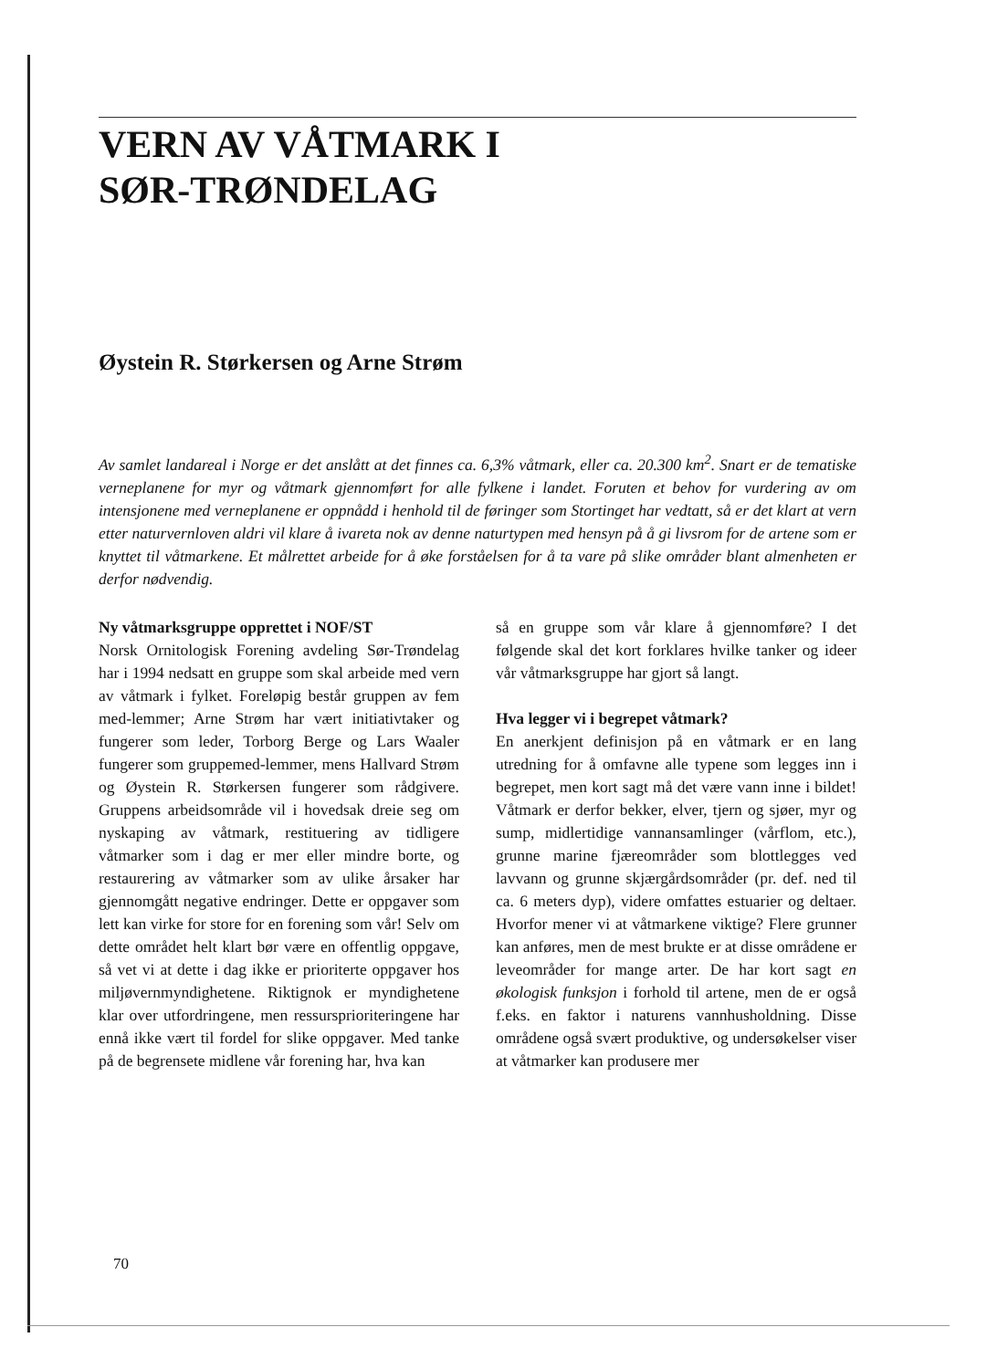VERN AV VÅTMARK I
SØR-TRØNDELAG
Øystein R. Størkersen og Arne Strøm
Av samlet landareal i Norge er det anslått at det finnes ca. 6,3% våtmark, eller ca. 20.300 km<sup>2</sup>. Snart er de tematiske verneplanene for myr og våtmark gjennomført for alle fylkene i landet. Foruten et behov for vurdering av om intensjonene med verneplanene er oppnådd i henhold til de føringer som Stortinget har vedtatt, så er det klart at vern etter naturvernloven aldri vil klare å ivareta nok av denne naturtypen med hensyn på å gi livsrom for de artene som er knyttet til våtmarkene. Et målrettet arbeide for å øke forståelsen for å ta vare på slike områder blant almenheten er derfor nødvendig.
Ny våtmarksgruppe opprettet i NOF/ST
Norsk Ornitologisk Forening avdeling Sør-Trøndelag har i 1994 nedsatt en gruppe som skal arbeide med vern av våtmark i fylket. Foreløpig består gruppen av fem med-lemmer; Arne Strøm har vært initiativtaker og fungerer som leder, Torborg Berge og Lars Waaler fungerer som gruppemed-lemmer, mens Hallvard Strøm og Øystein R. Størkersen fungerer som rådgivere. Gruppens arbeidsområde vil i hovedsak dreie seg om nyskaping av våtmark, restituering av tidligere våtmarker som i dag er mer eller mindre borte, og restaurering av våtmarker som av ulike årsaker har gjennomgått negative endringer. Dette er oppgaver som lett kan virke for store for en forening som vår! Selv om dette området helt klart bør være en offentlig oppgave, så vet vi at dette i dag ikke er prioriterte oppgaver hos miljøvernmyndighetene. Riktignok er myndighetene klar over utfordringene, men ressursprioriteringene har ennå ikke vært til fordel for slike oppgaver. Med tanke på de begrensete midlene vår forening har, hva kan
så en gruppe som vår klare å gjennomføre? I det følgende skal det kort forklares hvilke tanker og ideer vår våtmarksgruppe har gjort så langt.
Hva legger vi i begrepet våtmark?
En anerkjent definisjon på en våtmark er en lang utredning for å omfavne alle typene som legges inn i begrepet, men kort sagt må det være vann inne i bildet! Våtmark er derfor bekker, elver, tjern og sjøer, myr og sump, midlertidige vannansamlinger (vårflom, etc.), grunne marine fjæreområder som blottlegges ved lavvann og grunne skjærgårdsområder (pr. def. ned til ca. 6 meters dyp), videre omfattes estuarier og deltaer. Hvorfor mener vi at våtmarkene viktige? Flere grunner kan anføres, men de mest brukte er at disse områdene er leveområder for mange arter. De har kort sagt en økologisk funksjon i forhold til artene, men de er også f.eks. en faktor i naturens vannhusholdning. Disse områdene også svært produktive, og undersøkelser viser at våtmarker kan produsere mer
70